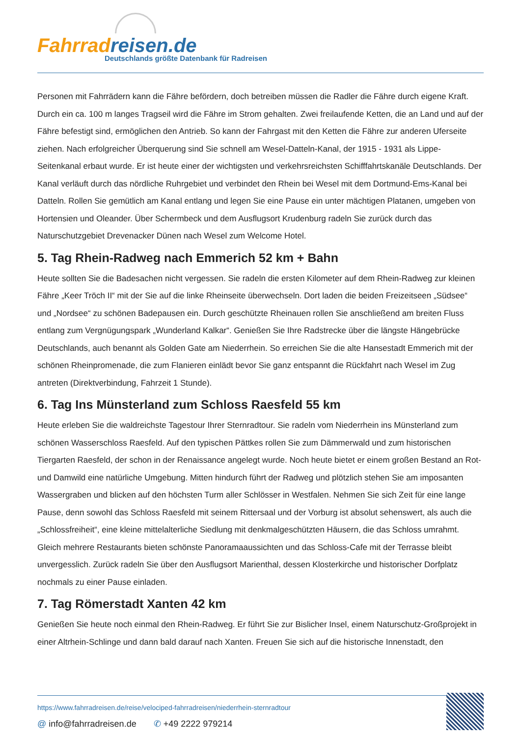Fahrradreisen.de
Deutschlands größte Datenbank für Radreisen
Personen mit Fahrrädern kann die Fähre befördern, doch betreiben müssen die Radler die Fähre durch eigene Kraft. Durch ein ca. 100 m langes Tragseil wird die Fähre im Strom gehalten. Zwei freilaufende Ketten, die an Land und auf der Fähre befestigt sind, ermöglichen den Antrieb. So kann der Fahrgast mit den Ketten die Fähre zur anderen Uferseite ziehen. Nach erfolgreicher Überquerung sind Sie schnell am Wesel-Datteln-Kanal, der 1915 - 1931 als Lippe-Seitenkanal erbaut wurde. Er ist heute einer der wichtigsten und verkehrsreichsten Schifffahrtskanäle Deutschlands. Der Kanal verläuft durch das nördliche Ruhrgebiet und verbindet den Rhein bei Wesel mit dem Dortmund-Ems-Kanal bei Datteln. Rollen Sie gemütlich am Kanal entlang und legen Sie eine Pause ein unter mächtigen Platanen, umgeben von Hortensien und Oleander. Über Schermbeck und dem Ausflugsort Krudenburg radeln Sie zurück durch das Naturschutzgebiet Drevenacker Dünen nach Wesel zum Welcome Hotel.
5. Tag Rhein-Radweg nach Emmerich 52 km + Bahn
Heute sollten Sie die Badesachen nicht vergessen. Sie radeln die ersten Kilometer auf dem Rhein-Radweg zur kleinen Fähre „Keer Tröch II“ mit der Sie auf die linke Rheinseite überwechseln. Dort laden die beiden Freizeitseen „Südsee“ und „Nordsee“ zu schönen Badepausen ein. Durch geschützte Rheinauen rollen Sie anschließend am breiten Fluss entlang zum Vergnügungspark „Wunderland Kalkar“. Genießen Sie Ihre Radstrecke über die längste Hängebrücke Deutschlands, auch benannt als Golden Gate am Niederrhein. So erreichen Sie die alte Hansestadt Emmerich mit der schönen Rheinpromenade, die zum Flanieren einlädt bevor Sie ganz entspannt die Rückfahrt nach Wesel im Zug antreten (Direktverbindung, Fahrzeit 1 Stunde).
6. Tag Ins Münsterland zum Schloss Raesfeld 55 km
Heute erleben Sie die waldreichste Tagestour Ihrer Sternradtour. Sie radeln vom Niederrhein ins Münsterland zum schönen Wasserschloss Raesfeld. Auf den typischen Pättkes rollen Sie zum Dämmerwald und zum historischen Tiergarten Raesfeld, der schon in der Renaissance angelegt wurde. Noch heute bietet er einem großen Bestand an Rot- und Damwild eine natürliche Umgebung. Mitten hindurch führt der Radweg und plötzlich stehen Sie am imposanten Wassergraben und blicken auf den höchsten Turm aller Schlösser in Westfalen. Nehmen Sie sich Zeit für eine lange Pause, denn sowohl das Schloss Raesfeld mit seinem Rittersaal und der Vorburg ist absolut sehenswert, als auch die „Schlossfreiheit“, eine kleine mittelalterliche Siedlung mit denkmalgeschützten Häusern, die das Schloss umrahmt. Gleich mehrere Restaurants bieten schönste Panoramaaussichten und das Schloss-Cafe mit der Terrasse bleibt unvergesslich. Zurück radeln Sie über den Ausflugsort Marienthal, dessen Klosterkirche und historischer Dorfplatz nochmals zu einer Pause einladen.
7. Tag Römerstadt Xanten 42 km
Genießen Sie heute noch einmal den Rhein-Radweg. Er führt Sie zur Bislicher Insel, einem Naturschutz-Großprojekt in einer Altrhein-Schlinge und dann bald darauf nach Xanten. Freuen Sie sich auf die historische Innenstadt, den
https://www.fahrradreisen.de/reise/velociped-fahrradreisen/niederrhein-sternradtour
@ info@fahrradreisen.de ✆ +49 2222 979214